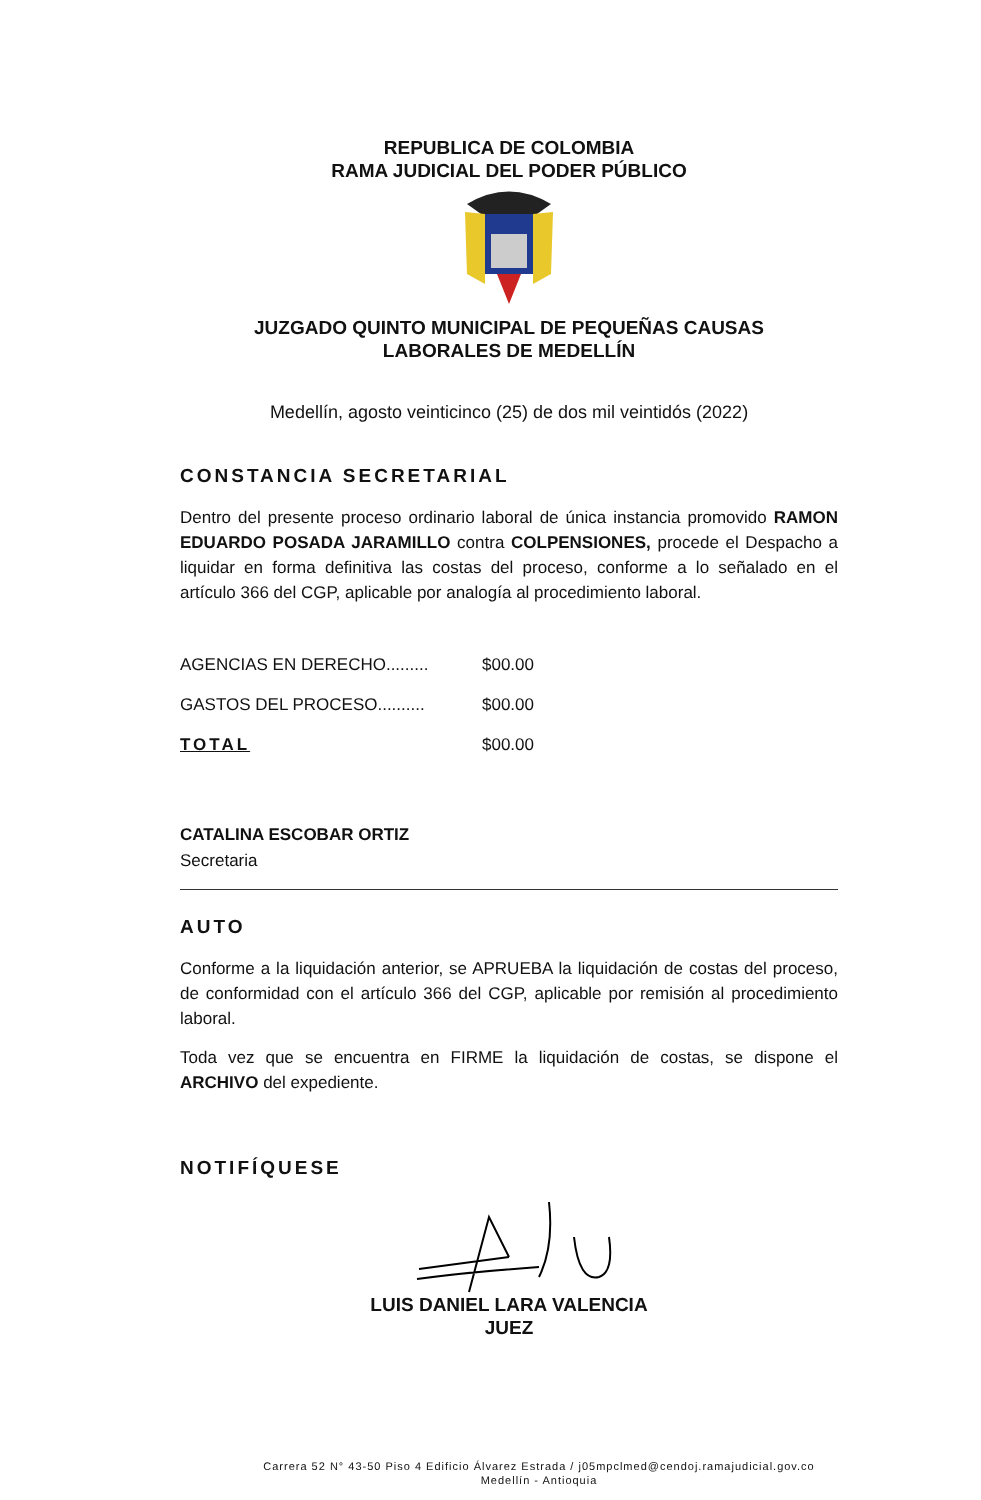REPUBLICA DE COLOMBIA
RAMA JUDICIAL DEL PODER PÚBLICO
JUZGADO QUINTO MUNICIPAL DE PEQUEÑAS CAUSAS
LABORALES DE MEDELLÍN
Medellín, agosto veinticinco (25) de dos mil veintidós (2022)
CONSTANCIA SECRETARIAL
Dentro del presente proceso ordinario laboral de única instancia promovido RAMON EDUARDO POSADA JARAMILLO contra COLPENSIONES, procede el Despacho a liquidar en forma definitiva las costas del proceso, conforme a lo señalado en el artículo 366 del CGP, aplicable por analogía al procedimiento laboral.
| AGENCIAS EN DERECHO......... | $00.00 |
| GASTOS DEL PROCESO.......... | $00.00 |
| TOTAL | $00.00 |
CATALINA ESCOBAR ORTIZ
Secretaria
AUTO
Conforme a la liquidación anterior, se APRUEBA la liquidación de costas del proceso, de conformidad con el artículo 366 del CGP, aplicable por remisión al procedimiento laboral.
Toda vez que se encuentra en FIRME la liquidación de costas, se dispone el ARCHIVO del expediente.
NOTIFÍQUESE
LUIS DANIEL LARA VALENCIA
JUEZ
Carrera 52 N° 43-50 Piso 4 Edificio Álvarez Estrada / j05mpclmed@cendoj.ramajudicial.gov.co
Medellín - Antioquia